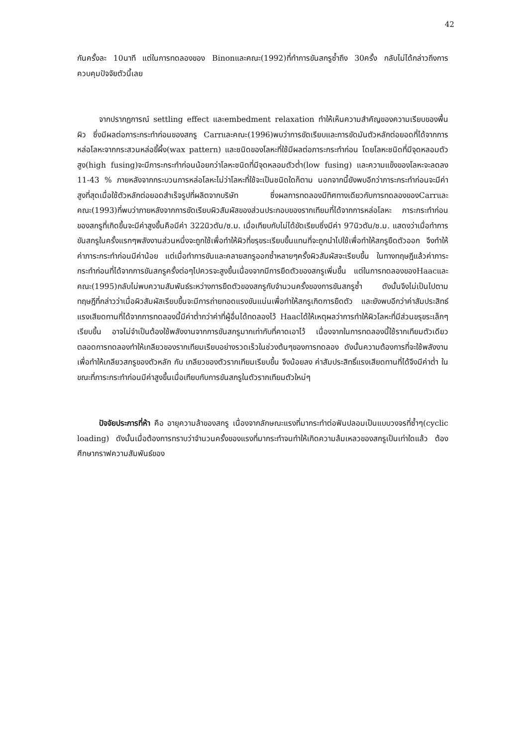42
กันครั้งละ 10นาที แต่ในการทดลองของ Binonและคณะ(1992)ที่ทำการขันสกรูซ้ำถึง 30ครั้ง กลับไม่ได้กล่าวถึงการควบคุมปัจจัยตัวนี้เลย
จากปรากฏการณ์ settling effect และembedment relaxation ทำให้เห็นความสำคัญของความเรียบของพื้นผิว ซึ่งมีผลต่อภาระกระทำก่อนของสกรู Carrและคณะ(1996)พบว่าการขัดเรียบและการขัดมันตัวหลักต่อยอดที่ได้จากการหล่อโลหะจากกระสวนหล่อขี้ผึ้ง(wax pattern) และชนิดของโลหะที่ใช้มีผลต่อภาระกระทำก่อน โดยโลหะชนิดที่มีจุดหลอมตัวสูง(high fusing)จะมีภาระกระทำก่อนน้อยกว่าโลหะชนิดที่มีจุดหลอมตัวต่ำ(low fusing) และความแข็งของโลหะจะลดลง 11-43 % ภายหลังจากกระบวนการหล่อโลหะไม่ว่าโลหะที่ใช้จะเป็นชนิดใดก็ตาม นอกจากนี้ยังพบอีกว่าภาระกระทำก่อนจะมีค่าสูงที่สุดเมื่อใช้ตัวหลักต่อยอดสำเร็จรูปที่ผลิตจากบริษัท ซึ่งผลการทดลองมีทิศทางเดียวกับการทดลองของCarrและคณะ(1993)ที่พบว่าภายหลังจากการขัดเรียบผิวสัมผัสของส่วนประกอบของรากเทียมที่ได้จากการหล่อโลหะ ภาระกระทำก่อนของสกรูที่เกิดขึ้นจะมีค่าสูงขึ้นคือมีค่า 322นิวตัน/ซ.ม. เมื่อเทียบกับไม่ได้ขัดเรียบซึ่งมีค่า 97นิวตัน/ซ.ม. แสดงว่าเมื่อทำการขันสกรูในครั้งแรกๆพลังงานส่วนหนึ่งจะถูกใช้เพื่อทำให้ผิวที่ขรุขระเรียบขึ้นแทนที่จะถูกนำไปใช้เพื่อทำให้สกรูยืดตัวออก จึงทำให้ค่าภาระกระทำก่อนมีค่าน้อย แต่เมื่อทำการขันและคลายสกรูออกซ้ำหลายๆครั้งผิวสัมผัสจะเรียบขึ้น ในทางทฤษฎีแล้วค่าภาระกระทำก่อนที่ได้จากการขันสกรูครั้งต่อๆไปควรจะสูงขึ้นเนื่องจากมีการยืดตัวของสกรูเพิ่มขึ้น แต่ในการทดลองของHaacและคณะ(1995)กลับไม่พบความสัมพันธ์ระหว่างการยืดตัวของสกรูกับจำนวนครั้งของการขันสกรูซ้ำ ดังนั้นจึงไม่เป็นไปตามทฤษฎีที่กล่าวว่าเมื่อผิวสัมผัสเรียบขึ้นจะมีการถ่ายทอดแรงขันแน่นเพื่อทำให้สกรูเกิดการยืดตัว และยังพบอีกว่าค่าสัมประสิทธ์แรงเสียดทานที่ได้จากการทดลองนี้มีค่าต่ำกว่าค่าที่ผู้อื่นได้ทดลองไว้ Haacได้ให้เหตุผลว่าการทำให้ผิวโลหะที่มีส่วนขรุขระเล็กๆ เรียบขึ้น อาจไม่จำเป็นต้องใช้พลังงานจากการขันสกรูมากเท่ากับที่คาดเอาไว้ เนื่องจากในการทดลองนี้ใช้รากเทียมตัวเดียวตลอดการทดลองทำให้เกลียวของรากเทียมเรียบอย่างรวดเร็วในช่วงต้นๆของการทดลอง ดังนั้นความต้องการที่จะใช้พลังงานเพื่อทำให้เกลียวสกรูของตัวหลัก กับ เกลียวของตัวรากเทียมเรียบขึ้น จึงน้อยลง ค่าสัมประสิทธิ์แรงเสียดทานที่ได้จึงมีค่าต่ำ ในขณะที่ภาระกระทำก่อนมีค่าสูงขึ้นเมื่อเทียบกับการขันสกรูในตัวรากเทียมตัวใหม่ๆ
ปัจจัยประการที่ห้า คือ อายุความล้าของสกรู เนื่องจากลักษณะแรงที่มากระทำต่อฟันปลอมเป็นแบบวงจรที่ซ้ำๆ(cyclic loading) ดังนั้นเมื่อต้องการทราบว่าจำนวนครั้งของแรงที่มากระทำจนทำให้เกิดความล้มเหลวของสกรูเป็นเท่าใดแล้ว ต้องศึกษากราฟความสัมพันธ์ของ